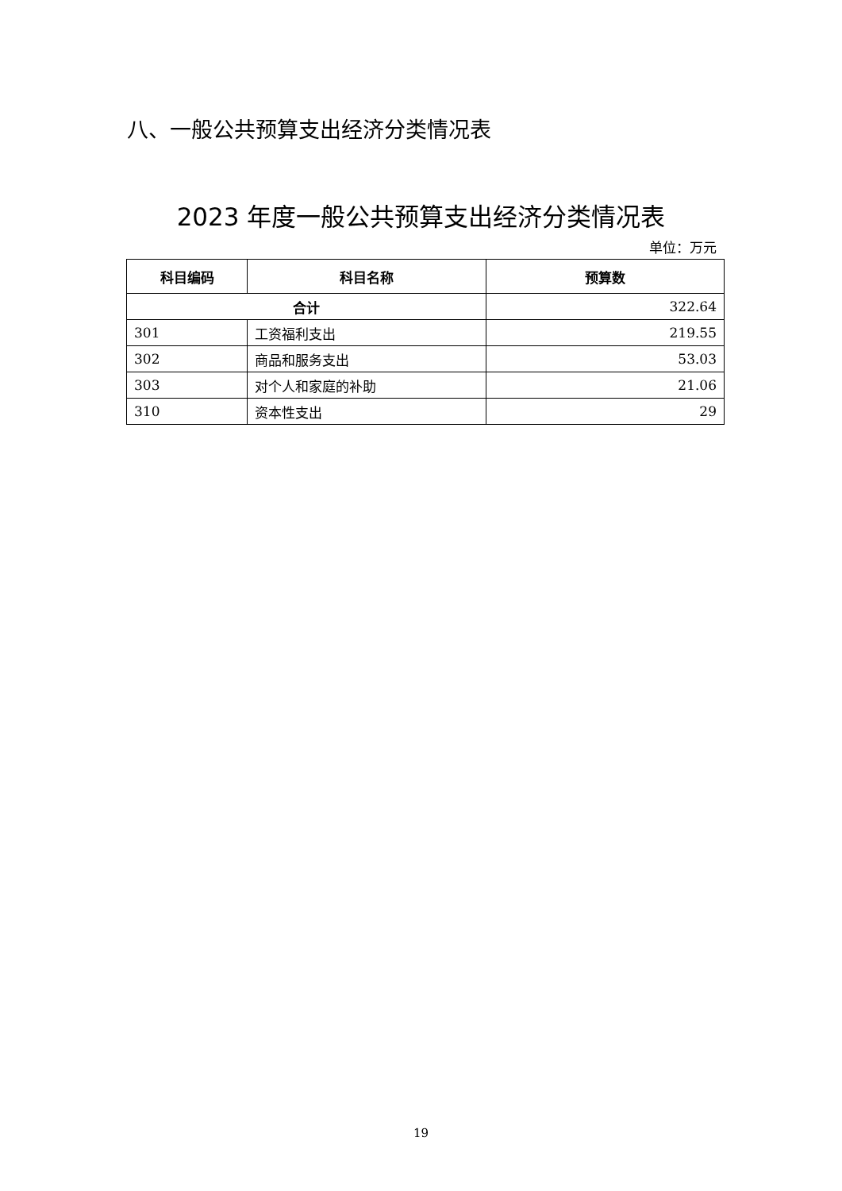八、一般公共预算支出经济分类情况表
2023 年度一般公共预算支出经济分类情况表
单位：万元
| 科目编码 | 科目名称 | 预算数 |
| --- | --- | --- |
| 合计 | | 322.64 |
| 301 | 工资福利支出 | 219.55 |
| 302 | 商品和服务支出 | 53.03 |
| 303 | 对个人和家庭的补助 | 21.06 |
| 310 | 资本性支出 | 29 |
19